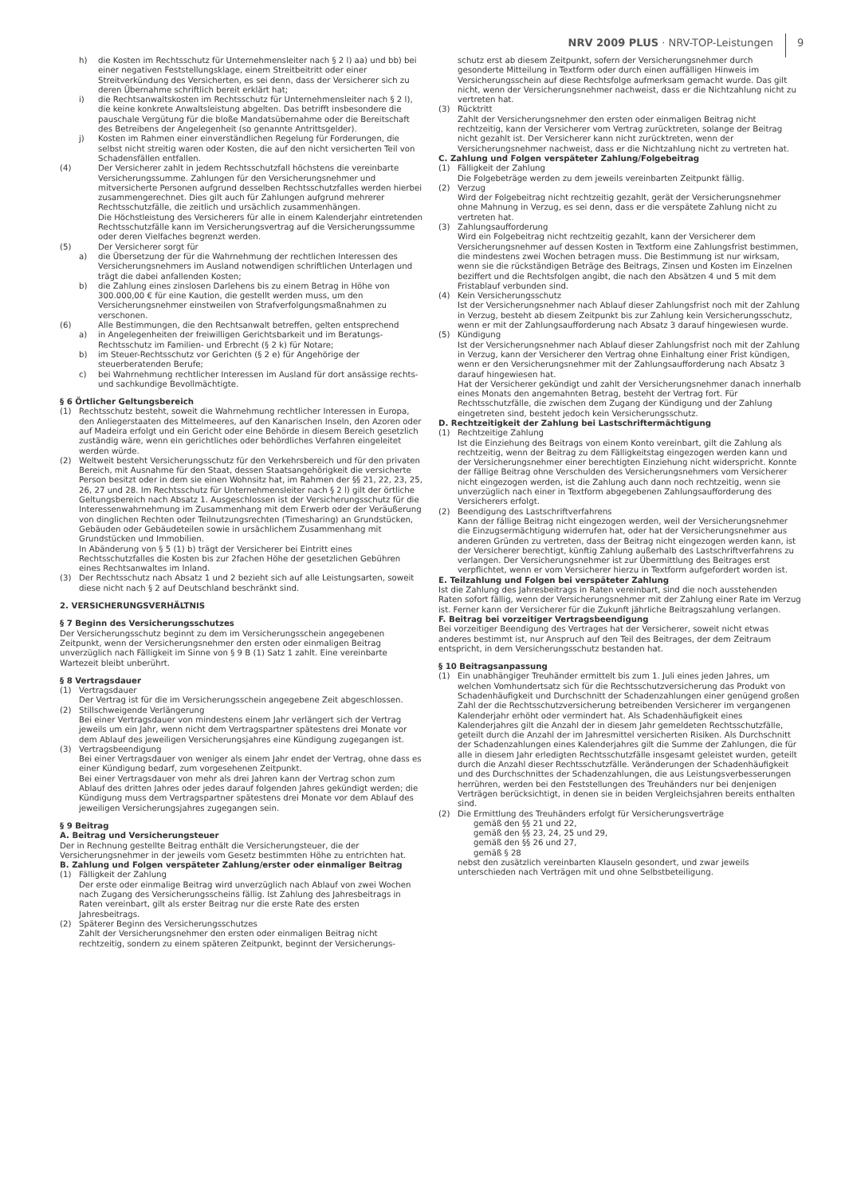NRV 2009 PLUS · NRV-TOP-Leistungen 9
h) die Kosten im Rechtsschutz für Unternehmensleiter nach § 2 l) aa) und bb) bei einer negativen Feststellungsklage, einem Streitbeitritt oder einer Streitverkündung des Versicherten, es sei denn, dass der Versicherer sich zu deren Übernahme schriftlich bereit erklärt hat;
i) die Rechtsanwaltskosten im Rechtsschutz für Unternehmensleiter nach § 2 l), die keine konkrete Anwaltsleistung abgelten. Das betrifft insbesondere die pauschale Vergütung für die bloße Mandatsübernahme oder die Bereitschaft des Betreibens der Angelegenheit (so genannte Antrittsgelder).
j) Kosten im Rahmen einer einverständlichen Regelung für Forderungen, die selbst nicht streitig waren oder Kosten, die auf den nicht versicherten Teil von Schadensfällen entfallen.
(4) Der Versicherer zahlt in jedem Rechtsschutzfall höchstens die vereinbarte Versicherungssumme. Zahlungen für den Versicherungsnehmer und mitversicherte Personen aufgrund desselben Rechtsschutzfalles werden hierbei zusammengerechnet. Dies gilt auch für Zahlungen aufgrund mehrerer Rechtsschutzfälle, die zeitlich und ursächlich zusammenhängen.
Die Höchstleistung des Versicherers für alle in einem Kalenderjahr eintretenden Rechtsschutzfälle kann im Versicherungsvertrag auf die Versicherungssumme oder deren Vielfaches begrenzt werden.
(5) Der Versicherer sorgt für
a) die Übersetzung der für die Wahrnehmung der rechtlichen Interessen des Versicherungsnehmers im Ausland notwendigen schriftlichen Unterlagen und trägt die dabei anfallenden Kosten;
b) die Zahlung eines zinslosen Darlehens bis zu einem Betrag in Höhe von 300.000,00 € für eine Kaution, die gestellt werden muss, um den Versicherungsnehmer einstweilen von Strafverfolgungsmaßnahmen zu verschonen.
(6) Alle Bestimmungen, die den Rechtsanwalt betreffen, gelten entsprechend
a) in Angelegenheiten der freiwilligen Gerichtsbarkeit und im Beratungs-Rechtsschutz im Familien- und Erbrecht (§ 2 k) für Notare;
b) im Steuer-Rechtsschutz vor Gerichten (§ 2 e) für Angehörige der steuerberatenden Berufe;
c) bei Wahrnehmung rechtlicher Interessen im Ausland für dort ansässige rechts- und sachkundige Bevollmächtigte.
§ 6 Örtlicher Geltungsbereich
(1) Rechtsschutz besteht, soweit die Wahrnehmung rechtlicher Interessen in Europa, den Anliegerstaaten des Mittelmeeres, auf den Kanarischen Inseln, den Azoren oder auf Madeira erfolgt und ein Gericht oder eine Behörde in diesem Bereich gesetzlich zuständig wäre, wenn ein gerichtliches oder behördliches Verfahren eingeleitet werden würde.
(2) Weltweit besteht Versicherungsschutz für den Verkehrsbereich und für den privaten Bereich, mit Ausnahme für den Staat, dessen Staatsangehörigkeit die versicherte Person besitzt oder in dem sie einen Wohnsitz hat, im Rahmen der §§ 21, 22, 23, 25, 26, 27 und 28. Im Rechtsschutz für Unternehmensleiter nach § 2 l) gilt der örtliche Geltungsbereich nach Absatz 1. Ausgeschlossen ist der Versicherungsschutz für die Interessenwahrnehmung im Zusammenhang mit dem Erwerb oder der Veräußerung von dinglichen Rechten oder Teilnutzungsrechten (Timesharing) an Grundstücken, Gebäuden oder Gebäudeteilen sowie in ursächlichem Zusammenhang mit Grundstücken und Immobilien.
In Abänderung von § 5 (1) b) trägt der Versicherer bei Eintritt eines Rechtsschutzfalles die Kosten bis zur 2fachen Höhe der gesetzlichen Gebühren eines Rechtsanwaltes im Inland.
(3) Der Rechtsschutz nach Absatz 1 und 2 bezieht sich auf alle Leistungsarten, soweit diese nicht nach § 2 auf Deutschland beschränkt sind.
2. VERSICHERUNGSVERHÄLTNIS
§ 7 Beginn des Versicherungsschutzes
Der Versicherungsschutz beginnt zu dem im Versicherungsschein angegebenen Zeitpunkt, wenn der Versicherungsnehmer den ersten oder einmaligen Beitrag unverzüglich nach Fälligkeit im Sinne von § 9 B (1) Satz 1 zahlt. Eine vereinbarte Wartezeit bleibt unberührt.
§ 8 Vertragsdauer
(1) Vertragsdauer
Der Vertrag ist für die im Versicherungsschein angegebene Zeit abgeschlossen.
(2) Stillschweigende Verlängerung
Bei einer Vertragsdauer von mindestens einem Jahr verlängert sich der Vertrag jeweils um ein Jahr, wenn nicht dem Vertragspartner spätestens drei Monate vor dem Ablauf des jeweiligen Versicherungsjahres eine Kündigung zugegangen ist.
(3) Vertragsbeendigung
Bei einer Vertragsdauer von weniger als einem Jahr endet der Vertrag, ohne dass es einer Kündigung bedarf, zum vorgesehenen Zeitpunkt.
Bei einer Vertragsdauer von mehr als drei Jahren kann der Vertrag schon zum Ablauf des dritten Jahres oder jedes darauf folgenden Jahres gekündigt werden; die Kündigung muss dem Vertragspartner spätestens drei Monate vor dem Ablauf des jeweiligen Versicherungsjahres zugegangen sein.
§ 9 Beitrag
A. Beitrag und Versicherungsteuer
Der in Rechnung gestellte Beitrag enthält die Versicherungsteuer, die der Versicherungsnehmer in der jeweils vom Gesetz bestimmten Höhe zu entrichten hat.
B. Zahlung und Folgen verspäteter Zahlung/erster oder einmaliger Beitrag
(1) Fälligkeit der Zahlung
Der erste oder einmalige Beitrag wird unverzüglich nach Ablauf von zwei Wochen nach Zugang des Versicherungsscheins fällig. Ist Zahlung des Jahresbeitrags in Raten vereinbart, gilt als erster Beitrag nur die erste Rate des ersten Jahresbeitrags.
(2) Späterer Beginn des Versicherungsschutzes
Zahlt der Versicherungsnehmer den ersten oder einmaligen Beitrag nicht rechtzeitig, sondern zu einem späteren Zeitpunkt, beginnt der Versicherungs-
schutz erst ab diesem Zeitpunkt, sofern der Versicherungsnehmer durch gesonderte Mitteilung in Textform oder durch einen auffälligen Hinweis im Versicherungsschein auf diese Rechtsfolge aufmerksam gemacht wurde. Das gilt nicht, wenn der Versicherungsnehmer nachweist, dass er die Nichtzahlung nicht zu vertreten hat.
(3) Rücktritt
Zahlt der Versicherungsnehmer den ersten oder einmaligen Beitrag nicht rechtzeitig, kann der Versicherer vom Vertrag zurücktreten, solange der Beitrag nicht gezahlt ist. Der Versicherer kann nicht zurücktreten, wenn der Versicherungsnehmer nachweist, dass er die Nichtzahlung nicht zu vertreten hat.
C. Zahlung und Folgen verspäteter Zahlung/Folgebeitrag
(1) Fälligkeit der Zahlung
Die Folgebeträge werden zu dem jeweils vereinbarten Zeitpunkt fällig.
(2) Verzug
Wird der Folgebeitrag nicht rechtzeitig gezahlt, gerät der Versicherungsnehmer ohne Mahnung in Verzug, es sei denn, dass er die verspätete Zahlung nicht zu vertreten hat.
(3) Zahlungsaufforderung
Wird ein Folgebeitrag nicht rechtzeitig gezahlt, kann der Versicherer dem Versicherungsnehmer auf dessen Kosten in Textform eine Zahlungsfrist bestimmen, die mindestens zwei Wochen betragen muss. Die Bestimmung ist nur wirksam, wenn sie die rückständigen Beträge des Beitrags, Zinsen und Kosten im Einzelnen beziffert und die Rechtsfolgen angibt, die nach den Absätzen 4 und 5 mit dem Fristablauf verbunden sind.
(4) Kein Versicherungsschutz
Ist der Versicherungsnehmer nach Ablauf dieser Zahlungsfrist noch mit der Zahlung in Verzug, besteht ab diesem Zeitpunkt bis zur Zahlung kein Versicherungsschutz, wenn er mit der Zahlungsaufforderung nach Absatz 3 darauf hingewiesen wurde.
(5) Kündigung
Ist der Versicherungsnehmer nach Ablauf dieser Zahlungsfrist noch mit der Zahlung in Verzug, kann der Versicherer den Vertrag ohne Einhaltung einer Frist kündigen, wenn er den Versicherungsnehmer mit der Zahlungsaufforderung nach Absatz 3 darauf hingewiesen hat.
Hat der Versicherer gekündigt und zahlt der Versicherungsnehmer danach innerhalb eines Monats den angemahnten Betrag, besteht der Vertrag fort. Für Rechtsschutzfälle, die zwischen dem Zugang der Kündigung und der Zahlung eingetreten sind, besteht jedoch kein Versicherungsschutz.
D. Rechtzeitigkeit der Zahlung bei Lastschriftermächtigung
(1) Rechtzeitige Zahlung
Ist die Einziehung des Beitrags von einem Konto vereinbart, gilt die Zahlung als rechtzeitig, wenn der Beitrag zu dem Fälligkeitstag eingezogen werden kann und der Versicherungsnehmer einer berechtigten Einziehung nicht widerspricht. Konnte der fällige Beitrag ohne Verschulden des Versicherungsnehmers vom Versicherer nicht eingezogen werden, ist die Zahlung auch dann noch rechtzeitig, wenn sie unverzüglich nach einer in Textform abgegebenen Zahlungsaufforderung des Versicherers erfolgt.
(2) Beendigung des Lastschriftverfahrens
Kann der fällige Beitrag nicht eingezogen werden, weil der Versicherungsnehmer die Einzugsermächtigung widerrufen hat, oder hat der Versicherungsnehmer aus anderen Gründen zu vertreten, dass der Beitrag nicht eingezogen werden kann, ist der Versicherer berechtigt, künftig Zahlung außerhalb des Lastschriftverfahrens zu verlangen. Der Versicherungsnehmer ist zur Übermittlung des Beitrages erst verpflichtet, wenn er vom Versicherer hierzu in Textform aufgefordert worden ist.
E. Teilzahlung und Folgen bei verspäteter Zahlung
Ist die Zahlung des Jahresbeitrags in Raten vereinbart, sind die noch ausstehenden Raten sofort fällig, wenn der Versicherungsnehmer mit der Zahlung einer Rate im Verzug ist. Ferner kann der Versicherer für die Zukunft jährliche Beitragszahlung verlangen.
F. Beitrag bei vorzeitiger Vertragsbeendigung
Bei vorzeitiger Beendigung des Vertrages hat der Versicherer, soweit nicht etwas anderes bestimmt ist, nur Anspruch auf den Teil des Beitrages, der dem Zeitraum entspricht, in dem Versicherungsschutz bestanden hat.
§ 10 Beitragsanpassung
(1) Ein unabhängiger Treuhänder ermittelt bis zum 1. Juli eines jeden Jahres, um welchen Vomhundertsatz sich für die Rechtsschutzversicherung das Produkt von Schadenhäufigkeit und Durchschnitt der Schadenzahlungen einer genügend großen Zahl der die Rechtsschutzversicherung betreibenden Versicherer im vergangenen Kalenderjahr erhöht oder vermindert hat. Als Schadenhäufigkeit eines Kalenderjahres gilt die Anzahl der in diesem Jahr gemeldeten Rechtsschutzfälle, geteilt durch die Anzahl der im Jahresmittel versicherten Risiken. Als Durchschnitt der Schadenzahlungen eines Kalenderjahres gilt die Summe der Zahlungen, die für alle in diesem Jahr erledigten Rechtsschutzfälle insgesamt geleistet wurden, geteilt durch die Anzahl dieser Rechtsschutzfälle. Veränderungen der Schadenhäufigkeit und des Durchschnittes der Schadenzahlungen, die aus Leistungsverbesserungen herrühren, werden bei den Feststellungen des Treuhänders nur bei denjenigen Verträgen berücksichtigt, in denen sie in beiden Vergleichsjahren bereits enthalten sind.
(2) Die Ermittlung des Treuhänders erfolgt für Versicherungsverträge
gemäß den §§ 21 und 22,
gemäß den §§ 23, 24, 25 und 29,
gemäß den §§ 26 und 27,
gemäß § 28
nebst den zusätzlich vereinbarten Klauseln gesondert, und zwar jeweils unterschieden nach Verträgen mit und ohne Selbstbeteiligung.